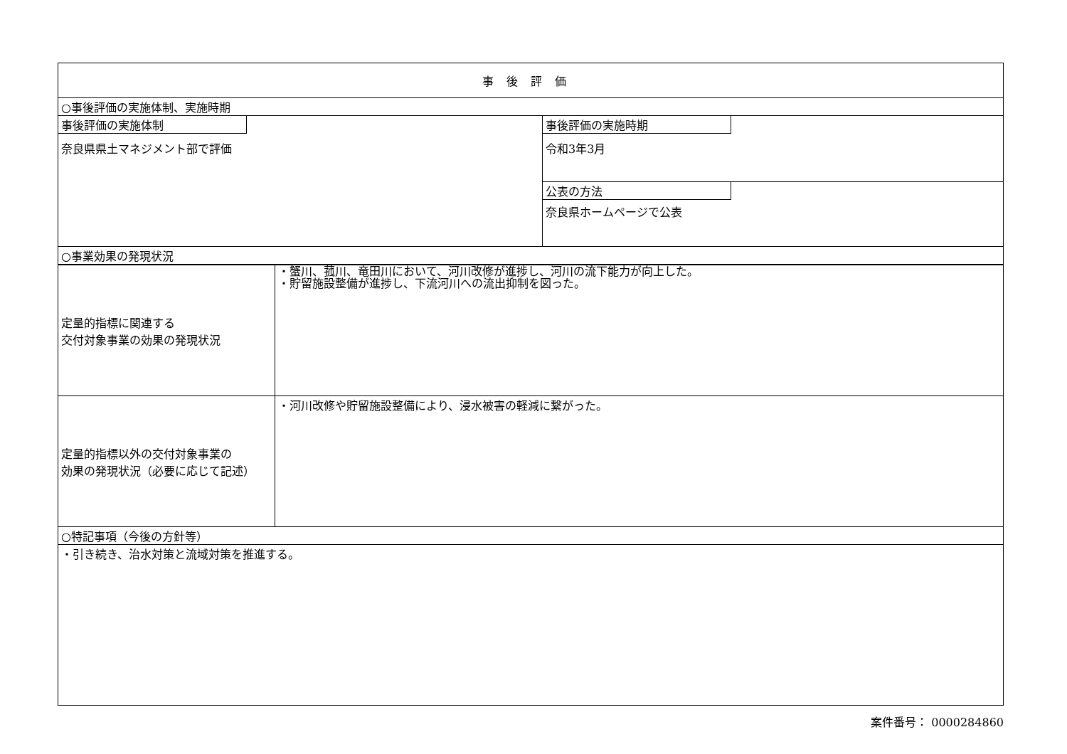| 事後評価 | |
| ○事後評価の実施体制、実施時期 | |
| 事後評価の実施体制 奈良県県土マネジメント部で評価 | 事後評価の実施時期 令和3年3月 公表の方法 奈良県ホームページで公表 |
| ○事業効果の発現状況 | |
| 定量的指標に関連する 交付対象事業の効果の発現状況 | ・蟹川、菰川、竜田川において、河川改修が進捗し、河川の流下能力が向上した。 ・貯留施設整備が進捗し、下流河川への流出抑制を図った。 |
| 定量的指標以外の交付対象事業の 効果の発現状況（必要に応じて記述） | ・河川改修や貯留施設整備により、浸水被害の軽減に繋がった。 |
| ○特記事項（今後の方針等） | |
| ・引き続き、治水対策と流域対策を推進する。 | |
案件番号： 0000284860